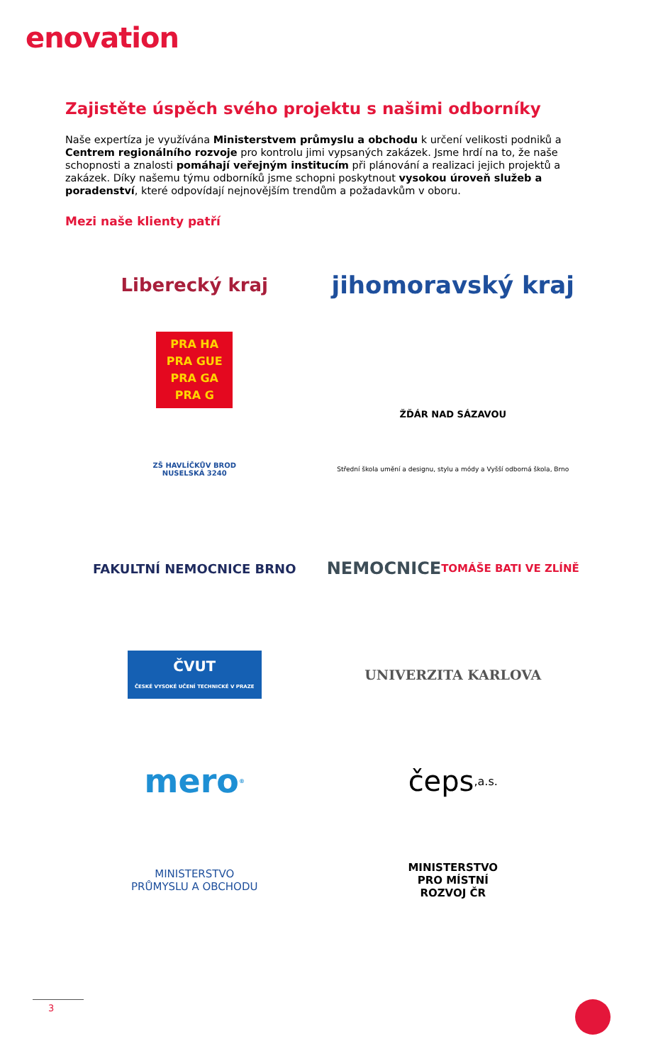enovation
Zajistěte úspěch svého projektu s našimi odborníky
Naše expertíza je využívána Ministerstvem průmyslu a obchodu k určení velikosti podniků a Centrem regionálního rozvoje pro kontrolu jimi vypsaných zakázek. Jsme hrdí na to, že naše schopnosti a znalosti pomáhají veřejným institucím při plánování a realizaci jejich projektů a zakázek. Díky našemu týmu odborníků jsme schopni poskytnout vysokou úroveň služeb a poradenství, které odpovídají nejnovějším trendům a požadavkům v oboru.
Mezi naše klienty patří
Liberecký kraj
jihomoravský kraj
PRA HA
PRA GUE
PRA GA
PRA G
ŽĎÁR NAD SÁZAVOU
ZŠ HAVLÍČKŮV BROD
NUSELSKÁ 3240
Střední škola umění a designu, stylu a módy a Vyšší odborná škola, Brno
FAKULTNÍ NEMOCNICE BRNO
NEMOCNICE
TOMÁŠE BATI VE ZLÍNĚ
ČVUT
ČESKÉ VYSOKÉ UČENÍ TECHNICKÉ V PRAZE
UNIVERZITA KARLOVA
mero<sup>®</sup>
čeps,a.s.
MINISTERSTVO
PRŮMYSLU A OBCHODU
MINISTERSTVO
PRO MÍSTNÍ
ROZVOJ ČR
3